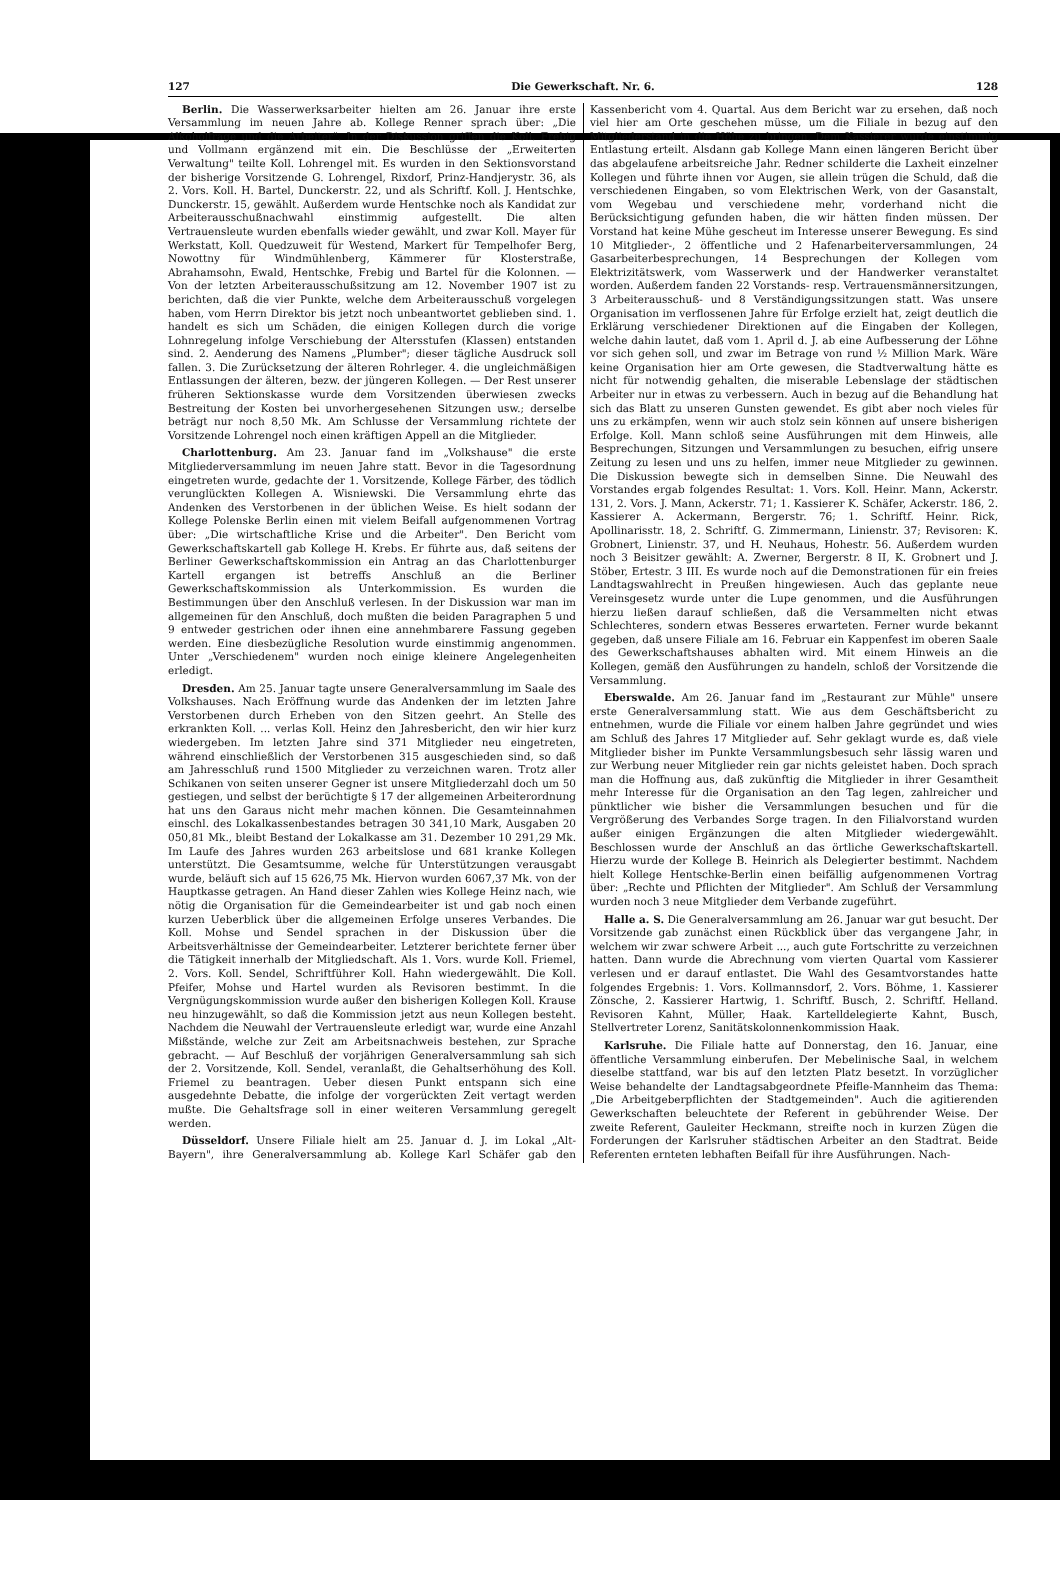127 Die Gewerkschaft. Nr. 6. 128
Berlin. Die Wasserwerksarbeiter hielten am 26. Januar ihre erste Versammlung im neuen Jahre ab. Kollege Renner sprach über: „Die Alkoholfrage und die Arbeiter". In der Diskussion griffen die Koll. Frebig und Vollmann ergänzend mit ein. Die Beschlüsse der „Erweiterten Verwaltung" teilte Koll. Lohrengel mit. Es wurden in den Sektionsvorstand der bisherige Vorsitzende G. Lohrengel, Rixdorf, Prinz-Handjerystr. 36, als 2. Vors. Koll. H. Bartel, Dunckerstr. 22, und als Schriftf. Koll. J. Hentschke, Dunckerstr. 15, gewählt. Außerdem wurde Hentschke noch als Kandidat zur Arbeiterausschußnachwahl einstimmig aufgestellt. Die alten Vertrauensleute wurden ebenfalls wieder gewählt, und zwar Koll. Mayer für Werkstatt, Koll. Quedzuweit für Westend, Markert für Tempelhofer Berg, Nowottny für Windmühlenberg, Kämmerer für Klosterstraße, Abrahamsohn, Ewald, Hentschke, Frebig und Bartel für die Kolonnen. — Von der letzten Arbeiterausschußsitzung am 12. November 1907 ist zu berichten, daß die vier Punkte, welche dem Arbeiterausschuß vorgelegen haben, vom Herrn Direktor bis jetzt noch unbeantwortet geblieben sind. 1. handelt es sich um Schäden, die einigen Kollegen durch die vorige Lohnregelung infolge Verschiebung der Altersstufen (Klassen) entstanden sind. 2. Aenderung des Namens „Plumber"; dieser tägliche Ausdruck soll fallen. 3. Die Zurücksetzung der älteren Rohrleger. 4. die ungleichmäßigen Entlassungen der älteren, bezw. der jüngeren Kollegen. — Der Rest unserer früheren Sektionskasse wurde dem Vorsitzenden überwiesen zwecks Bestreitung der Kosten bei unvorhergesehenen Sitzungen usw.; derselbe beträgt nur noch 8,50 Mk. Am Schlusse der Versammlung richtete der Vorsitzende Lohrengel noch einen kräftigen Appell an die Mitglieder.
Charlottenburg. Am 23. Januar fand im „Volkshause" die erste Mitgliederversammlung im neuen Jahre statt. Bevor in die Tagesordnung eingetreten wurde, gedachte der 1. Vorsitzende, Kollege Färber, des tödlich verunglückten Kollegen A. Wisniewski. Die Versammlung ehrte das Andenken des Verstorbenen in der üblichen Weise. Es hielt sodann der Kollege Polenske Berlin einen mit vielem Beifall aufgenommenen Vortrag über: „Die wirtschaftliche Krise und die Arbeiter". Den Bericht vom Gewerkschaftskartell gab Kollege H. Krebs. Er führte aus, daß seitens der Berliner Gewerkschaftskommission ein Antrag an das Charlottenburger Kartell ergangen ist betreffs Anschluß an die Berliner Gewerkschaftskommission als Unterkommission. Es wurden die Bestimmungen über den Anschluß verlesen. In der Diskussion war man im allgemeinen für den Anschluß, doch mußten die beiden Paragraphen 5 und 9 entweder gestrichen oder ihnen eine annehmbarere Fassung gegeben werden. Eine diesbezügliche Resolution wurde einstimmig angenommen. Unter „Verschiedenem" wurden noch einige kleinere Angelegenheiten erledigt.
Dresden. Am 25. Januar tagte unsere Generalversammlung im Saale des Volkshauses. Nach Eröffnung wurde das Andenken der im letzten Jahre Verstorbenen durch Erheben von den Sitzen geehrt. An Stelle des erkrankten Koll. ... verlas Koll. Heinz den Jahresbericht, den wir hier kurz wiedergeben. Im letzten Jahre sind 371 Mitglieder neu eingetreten, während einschließlich der Verstorbenen 315 ausgeschieden sind, so daß am Jahresschluß rund 1500 Mitglieder zu verzeichnen waren. Trotz aller Schikanen von seiten unserer Gegner ist unsere Mitgliederzahl doch um 50 gestiegen, und selbst der berüchtigte § 17 der allgemeinen Arbeiterordnung hat uns den Garaus nicht mehr machen können. Die Gesamteinnahmen einschl. des Lokalkassenbestandes betragen 30 341,10 Mark, Ausgaben 20 050,81 Mk., bleibt Bestand der Lokalkasse am 31. Dezember 10 291,29 Mk. Im Laufe des Jahres wurden 263 arbeitslose und 681 kranke Kollegen unterstützt. Die Gesamtsumme, welche für Unterstützungen verausgabt wurde, beläuft sich auf 15 626,75 Mk. Hiervon wurden 6067,37 Mk. von der Hauptkasse getragen. An Hand dieser Zahlen wies Kollege Heinz nach, wie nötig die Organisation für die Gemeindearbeiter ist und gab noch einen kurzen Ueberblick über die allgemeinen Erfolge unseres Verbandes. Die Koll. Mohse und Sendel sprachen in der Diskussion über die Arbeitsverhältnisse der Gemeindearbeiter. Letzterer berichtete ferner über die Tätigkeit innerhalb der Mitgliedschaft. Als 1. Vors. wurde Koll. Friemel, 2. Vors. Koll. Sendel, Schriftführer Koll. Hahn wiedergewählt. Die Koll. Pfeifer, Mohse und Hartel wurden als Revisoren bestimmt. In die Vergnügungskommission wurde außer den bisherigen Kollegen Koll. Krause neu hinzugewählt, so daß die Kommission jetzt aus neun Kollegen besteht. Nachdem die Neuwahl der Vertrauensleute erledigt war, wurde eine Anzahl Mißstände, welche zur Zeit am Arbeitsnachweis bestehen, zur Sprache gebracht. — Auf Beschluß der vorjährigen Generalversammlung sah sich der 2. Vorsitzende, Koll. Sendel, veranlaßt, die Gehaltserhöhung des Koll. Friemel zu beantragen. Ueber diesen Punkt entspann sich eine ausgedehnte Debatte, die infolge der vorgerückten Zeit vertagt werden mußte. Die Gehaltsfrage soll in einer weiteren Versammlung geregelt werden.
Düsseldorf. Unsere Filiale hielt am 25. Januar d. J. im Lokal „Alt-Bayern", ihre Generalversammlung ab. Kollege Karl Schäfer gab den Kassenbericht vom 4. Quartal. Aus dem Bericht war zu ersehen, daß noch viel hier am Orte geschehen müsse, um die Filiale in bezug auf den Mitgliederstand in die Höhe zu bringen. Dem Kassierer wurde einstimmig Entlastung erteilt. Alsdann gab Kollege Mann einen längeren Bericht über das abgelaufene arbeitsreiche Jahr. Redner schilderte die Laxheit einzelner Kollegen und führte ihnen vor Augen, sie allein trügen die Schuld, daß die verschiedenen Eingaben, so vom Elektrischen Werk, von der Gasanstalt, vom Wegebau und verschiedene mehr, vorderhand nicht die Berücksichtigung gefunden haben, die wir hätten finden müssen. Der Vorstand hat keine Mühe gescheut im Interesse unserer Bewegung. Es sind 10 Mitglieder-, 2 öffentliche und 2 Hafenarbeiterversammlungen, 24 Gasarbeiterbesprechungen, 14 Besprechungen der Kollegen vom Elektrizitätswerk, vom Wasserwerk und der Handwerker veranstaltet worden. Außerdem fanden 22 Vorstands- resp. Vertrauensmännersitzungen, 3 Arbeiterausschuß- und 8 Verständigungssitzungen statt. Was unsere Organisation im verflossenen Jahre für Erfolge erzielt hat, zeigt deutlich die Erklärung verschiedener Direktionen auf die Eingaben der Kollegen, welche dahin lautet, daß vom 1. April d. J. ab eine Aufbesserung der Löhne vor sich gehen soll, und zwar im Betrage von rund ½ Million Mark. Wäre keine Organisation hier am Orte gewesen, die Stadtverwaltung hätte es nicht für notwendig gehalten, die miserable Lebenslage der städtischen Arbeiter nur in etwas zu verbessern. Auch in bezug auf die Behandlung hat sich das Blatt zu unseren Gunsten gewendet. Es gibt aber noch vieles für uns zu erkämpfen, wenn wir auch stolz sein können auf unsere bisherigen Erfolge. Koll. Mann schloß seine Ausführungen mit dem Hinweis, alle Besprechungen, Sitzungen und Versammlungen zu besuchen, eifrig unsere Zeitung zu lesen und uns zu helfen, immer neue Mitglieder zu gewinnen. Die Diskussion bewegte sich in demselben Sinne. Die Neuwahl des Vorstandes ergab folgendes Resultat: 1. Vors. Koll. Heinr. Mann, Ackerstr. 131, 2. Vors. J. Mann, Ackerstr. 71; 1. Kassierer K. Schäfer, Ackerstr. 186, 2. Kassierer A. Ackermann, Bergerstr. 76; 1. Schriftf. Heinr. Rick, Apollinarisstr. 18, 2. Schriftf. G. Zimmermann, Linienstr. 37; Revisoren: K. Grobnert, Linienstr. 37, und H. Neuhaus, Hohestr. 56. Außerdem wurden noch 3 Beisitzer gewählt: A. Zwerner, Bergerstr. 8 II, K. Grobnert und J. Stöber, Ertestr. 3 III. Es wurde noch auf die Demonstrationen für ein freies Landtagswahlrecht in Preußen hingewiesen. Auch das geplante neue Vereinsgesetz wurde unter die Lupe genommen, und die Ausführungen hierzu ließen darauf schließen, daß die Versammelten nicht etwas Schlechteres, sondern etwas Besseres erwarteten. Ferner wurde bekannt gegeben, daß unsere Filiale am 16. Februar ein Kappenfest im oberen Saale des Gewerkschaftshauses abhalten wird. Mit einem Hinweis an die Kollegen, gemäß den Ausführungen zu handeln, schloß der Vorsitzende die Versammlung.
Eberswalde. Am 26. Januar fand im „Restaurant zur Mühle" unsere erste Generalversammlung statt. Wie aus dem Geschäftsbericht zu entnehmen, wurde die Filiale vor einem halben Jahre gegründet und wies am Schluß des Jahres 17 Mitglieder auf. Sehr geklagt wurde es, daß viele Mitglieder bisher im Punkte Versammlungsbesuch sehr lässig waren und zur Werbung neuer Mitglieder rein gar nichts geleistet haben. Doch sprach man die Hoffnung aus, daß zukünftig die Mitglieder in ihrer Gesamtheit mehr Interesse für die Organisation an den Tag legen, zahlreicher und pünktlicher wie bisher die Versammlungen besuchen und für die Vergrößerung des Verbandes Sorge tragen. In den Filialvorstand wurden außer einigen Ergänzungen die alten Mitglieder wiedergewählt. Beschlossen wurde der Anschluß an das örtliche Gewerkschaftskartell. Hierzu wurde der Kollege B. Heinrich als Delegierter bestimmt. Nachdem hielt Kollege Hentschke-Berlin einen beifällig aufgenommenen Vortrag über: „Rechte und Pflichten der Mitglieder". Am Schluß der Versammlung wurden noch 3 neue Mitglieder dem Verbande zugeführt.
Halle a. S. Die Generalversammlung am 26. Januar war gut besucht. Der Vorsitzende gab zunächst einen Rückblick über das vergangene Jahr, in welchem wir zwar schwere Arbeit ..., auch gute Fortschritte zu verzeichnen hatten. Dann wurde die Abrechnung vom vierten Quartal vom Kassierer verlesen und er darauf entlastet. Die Wahl des Gesamtvorstandes hatte folgendes Ergebnis: 1. Vors. Kollmannsdorf, 2. Vors. Böhme, 1. Kassierer Zönsche, 2. Kassierer Hartwig, 1. Schriftf. Busch, 2. Schriftf. Helland. Revisoren Kahnt, Müller, Haak. Kartelldelegierte Kahnt, Busch, Stellvertreter Lorenz, Sanitätskolonnenkommission Haak.
Karlsruhe. Die Filiale hatte auf Donnerstag, den 16. Januar, eine öffentliche Versammlung einberufen. Der Mebelinische Saal, in welchem dieselbe stattfand, war bis auf den letzten Platz besetzt. In vorzüglicher Weise behandelte der Landtagsabgeordnete Pfeifle-Mannheim das Thema: „Die Arbeitgeberpflichten der Stadtgemeinden". Auch die agitierenden Gewerkschaften beleuchtete der Referent in gebührender Weise. Der zweite Referent, Gauleiter Heckmann, streifte noch in kurzen Zügen die Forderungen der Karlsruher städtischen Arbeiter an den Stadtrat. Beide Referenten ernteten lebhaften Beifall für ihre Ausführungen. Nach-